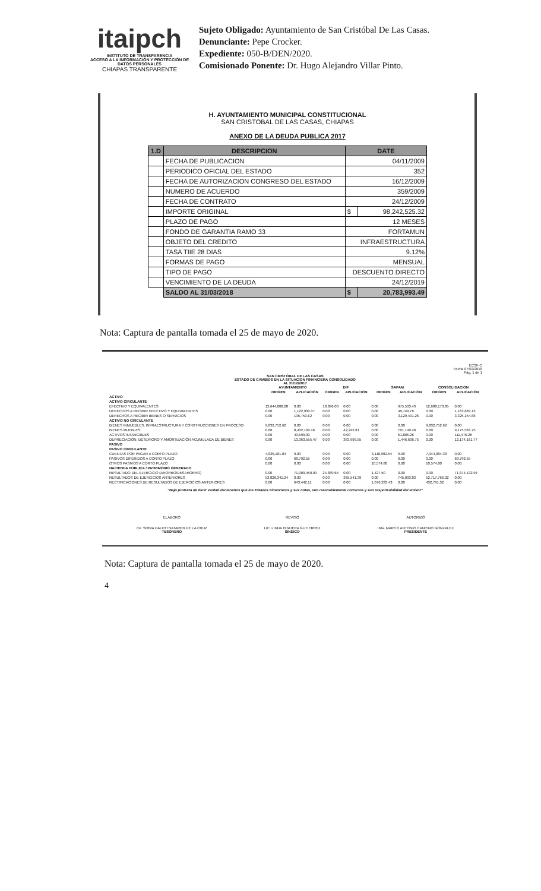itaipch
INSTITUTO DE TRANSPARENCIA
ACCESO A LA INFORMACIÓN Y PROTECCIÓN DE DATOS PERSONALES
CHIAPAS TRANSPARENTE
Sujeto Obligado: Ayuntamiento de San Cristóbal De Las Casas.
Denunciante: Pepe Crocker.
Expediente: 050-B/DEN/2020.
Comisionado Ponente: Dr. Hugo Alejandro Villar Pinto.
H. AYUNTAMIENTO MUNICIPAL CONSTITUCIONAL
SAN CRISTOBAL DE LAS CASAS, CHIAPAS
ANEXO DE LA DEUDA PUBLICA 2017
| 1.D | DESCRIPCION | DATE | |
| --- | --- | --- | --- |
| | FECHA DE PUBLICACION | 04/11/2009 | |
| | PERIODICO OFICIAL DEL ESTADO | 352 | |
| | FECHA DE AUTORIZACION CONGRESO DEL ESTADO | 16/12/2009 | |
| | NUMERO DE ACUERDO | 359/2009 | |
| | FECHA DE CONTRATO | 24/12/2009 | |
| | IMPORTE ORIGINAL | $ | 98,242,525.32 |
| | PLAZO DE PAGO | 12 MESES | |
| | FONDO DE GARANTIA RAMO 33 | FORTAMUN | |
| | OBJETO DEL CREDITO | INFRAESTRUCTURA | |
| | TASA TIIE 28 DIAS | 9.12% | |
| | FORMAS DE PAGO | MENSUAL | |
| | TIPO DE PAGO | DESCUENTO DIRECTO | |
| | VENCIMIENTO DE LA DEUDA | 24/12/2019 | |
| | SALDO AL 31/03/2018 | $ | 20,783,993.49 |
Nota: Captura de pantalla tomada el 25 de mayo de 2020.
ECSF-C
Fecha 07/02/2018
Pág. 1 de 1
SAN CRISTÓBAL DE LAS CASAS
ESTADO DE CAMBIOS EN LA SITUACION FINANCIERA CONSOLIDADO
AL 31/12/2017
| | AYUNTAMIENTO | | DIF | | SAPAM | | CONSOLIDACION | |
| --- | --- | --- | --- | --- | --- | --- | --- | --- |
| | ORIGEN | APLICACIÓN | ORIGEN | APLICACIÓN | ORIGEN | APLICACIÓN | ORIGEN | APLICACIÓN |
| ACTIVO | | | | | | | | |
| ACTIVO CIRCULANTE | | | | | | | | |
| EFECTIVO Y EQUIVALENTES | 13,644,808.28 | 0.00 | 18,896.00 | 0.00 | 0.00 | 975,533.43 | 12,688,170.85 | 0.00 |
| DERECHOS A RECIBIR EFECTIVO Y EQUIVALENTES | 0.00 | 1,122,939.37 | 0.00 | 0.00 | 0.00 | 40,749.76 | 0.00 | 1,163,689.13 |
| DERECHOS A RECIBIR BIENES O SERVICIOS | 0.00 | 196,753.62 | 0.00 | 0.00 | 0.00 | 3,129,401.26 | 0.00 | 3,325,154.88 |
| ACTIVO NO CIRCULANTE | | | | | | | | |
| BIENES INMUEBLES, INFRAESTRUCTURA Y CONSTRUCCIONES EN PROCESO | 9,832,752.62 | 0.00 | 0.00 | 0.00 | 0.00 | 0.00 | 9,832,752.62 | 0.00 |
| BIENES MUEBLES | 0.00 | 8,432,199.46 | 0.00 | 42,243.81 | 0.00 | 701,140.48 | 0.00 | 9,175,583.75 |
| ACTIVOS INTANGIBLES | 0.00 | 49,590.00 | 0.00 | 0.00 | 0.00 | 61,886.26 | 0.00 | 111,476.26 |
| DEPRECIACIÓN, DETERIORO Y AMORTIZACIÓN ACUMULADA DE BIENES | 0.00 | 10,363,555.47 | 0.00 | 363,999.55 | 0.00 | 1,446,606.75 | 0.00 | 12,174,161.77 |
| PASIVO | | | | | | | | |
| PASIVO CIRCULANTE | | | | | | | | |
| CUENTAS POR PAGAR A CORTO PLAZO | 4,825,181.84 | 0.00 | 0.00 | 0.00 | 3,118,902.54 | 0.00 | 7,944,084.38 | 0.00 |
| PASIVOS DIFERIDOS A CORTO PLAZO | 0.00 | 68,792.55 | 0.00 | 0.00 | 0.00 | 0.00 | 0.00 | 68,792.55 |
| OTROS PASIVOS A CORTO PLAZO | 0.00 | 0.00 | 0.00 | 0.00 | 10,574.80 | 0.00 | 10,574.80 | 0.00 |
| HACIENDA PÚBLICA / PATRIMONIO GENERADO | | | | | | | | |
| RESULTADO DEL EJERCICIO (AHORRO/DESAHORRO) | 0.00 | 71,900,450.09 | 24,889.65 | 0.00 | 1,427.50 | 0.00 | 0.00 | 71,874,132.94 |
| RESULTADOS DE EJERCICIOS ANTERIORES | 53,826,341.24 | 0.00 | 0.00 | 365,541.39 | 0.00 | 745,033.83 | 52,717,766.02 | 0.00 |
| RECTIFICACIONES DE RESULTADOS DE EJERCICIOS ANTERIORES | 0.00 | 643,442.11 | 0.00 | 0.00 | 1,076,233.43 | 0.00 | 432,791.32 | 0.00 |
"Bajo protesta de decir verdad declaramos que los Estados Financieros y sus notas, son razonablemente correctos y son responsabilidad del emisor"
ELABORÓ
CP. SONIA DALITH NATAREN DE LA CRUZ
TESORERO
REVISÓ
LIC. LINDA HIGUERA GUTIERREZ
SINDICO
AUTORIZÓ
ING. MARCO ANTONIO CANCINO GONZALEZ
PRESIDENTE
Nota: Captura de pantalla tomada el 25 de mayo de 2020.
4